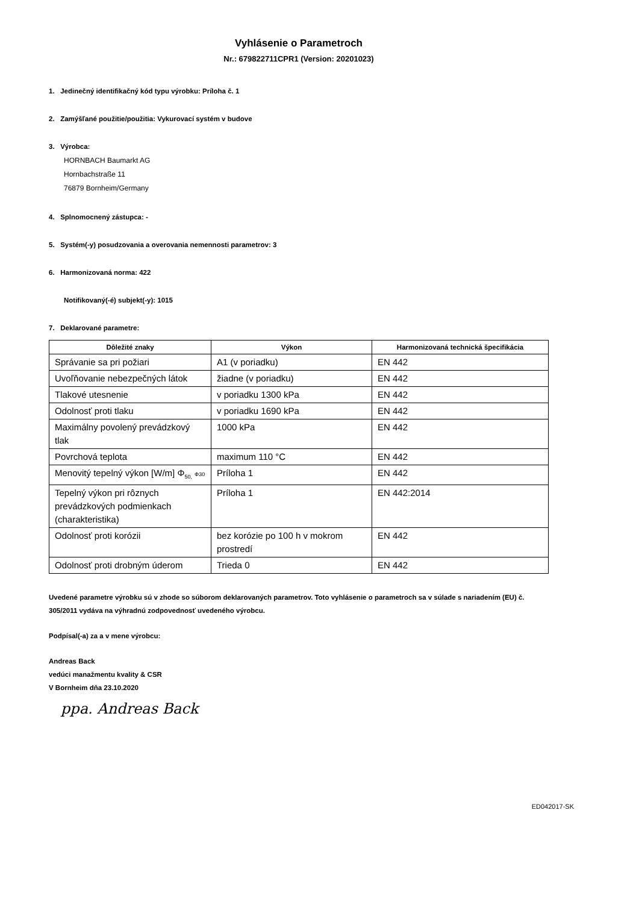Vyhlásenie o Parametroch
Nr.: 679822711CPR1 (Version: 20201023)
1. Jedinečný identifikačný kód typu výrobku: Príloha č. 1
2. Zamýšľané použitie/použitia: Vykurovací systém v budove
3. Výrobca:
HORNBACH Baumarkt AG
Hornbachstraße 11
76879 Bornheim/Germany
4. Splnomocnený zástupca: -
5. Systém(-y) posudzovania a overovania nemennosti parametrov: 3
6. Harmonizovaná norma: 422
Notifikovaný(-é) subjekt(-y): 1015
7. Deklarované parametre:
| Dôležité znaky | Výkon | Harmonizovaná technická špecifikácia |
| --- | --- | --- |
| Správanie sa pri požiari | A1 (v poriadku) | EN 442 |
| Uvoľňovanie nebezpečných látok | žiadne (v poriadku) | EN 442 |
| Tlakové utesnenie | v poriadku 1300 kPa | EN 442 |
| Odolnosť proti tlaku | v poriadku 1690 kPa | EN 442 |
| Maximálny povolený prevádzkový tlak | 1000 kPa | EN 442 |
| Povrchová teplota | maximum 110 °C | EN 442 |
| Menovitý tepelný výkon [W/m] Φ<sub>50,</sub> Φ30 | Príloha 1 | EN 442 |
| Tepelný výkon pri rôznych prevádzkových podmienkach (charakteristika) | Príloha 1 | EN 442:2014 |
| Odolnosť proti korózii | bez korózie po 100 h v mokrom prostredí | EN 442 |
| Odolnosť proti drobným úderom | Trieda 0 | EN 442 |
Uvedené parametre výrobku sú v zhode so súborom deklarovaných parametrov. Toto vyhlásenie o parametroch sa v súlade s nariadením (EU) č. 305/2011 vydáva na výhradnú zodpovednosť uvedeného výrobcu.
Podpísal(-a) za a v mene výrobcu:
Andreas Back
vedúci manažmentu kvality & CSR
V Bornheim dňa 23.10.2020
ppa. Andreas Back
ED042017-SK